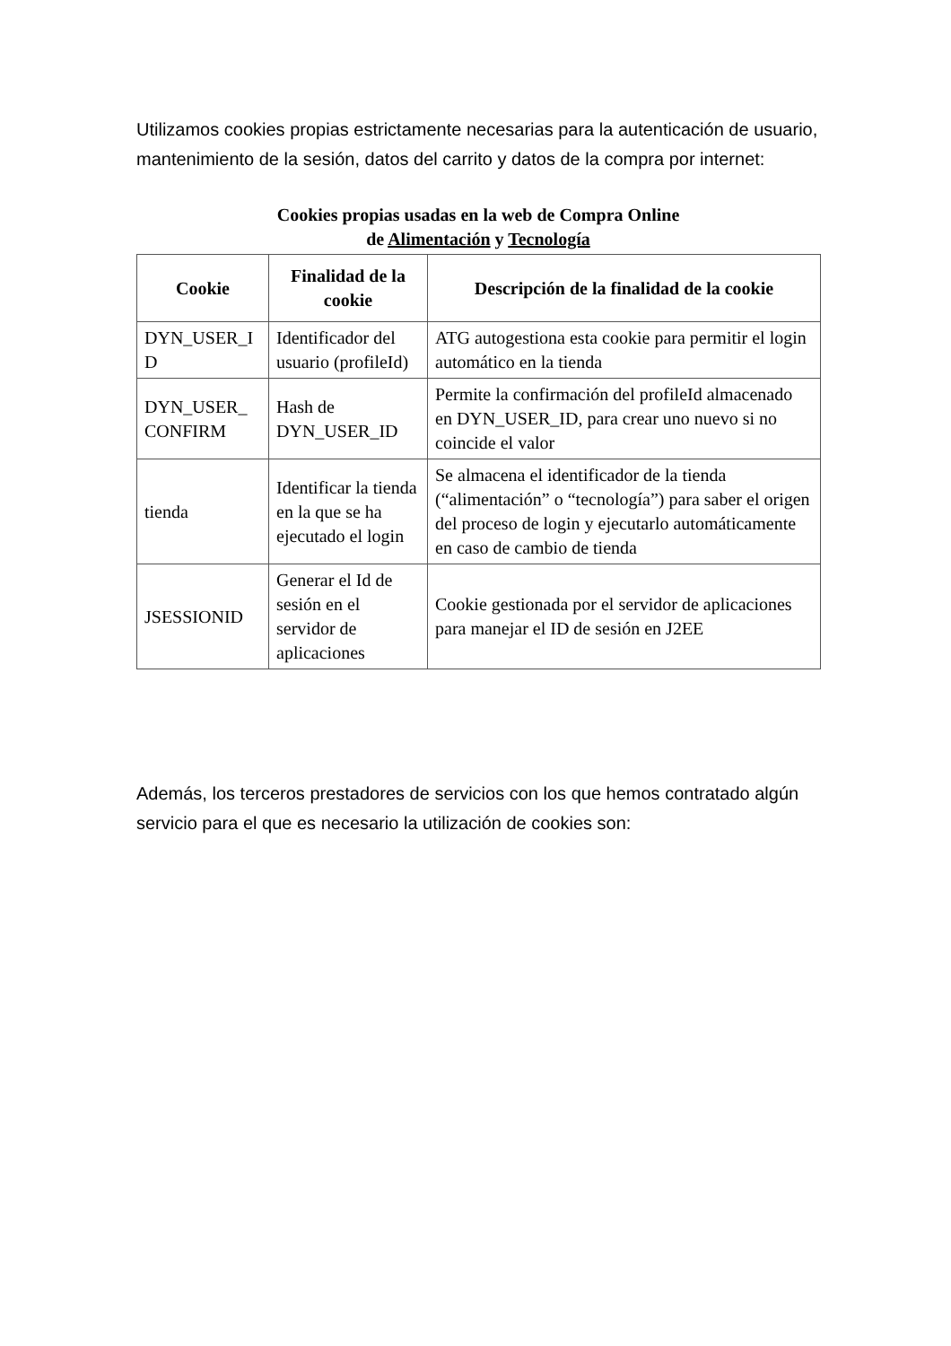Utilizamos cookies propias estrictamente necesarias para la autenticación de usuario, mantenimiento de la sesión, datos del carrito y datos de la compra por internet:
Cookies propias usadas en la web de Compra Online
de Alimentación y Tecnología
| Cookie | Finalidad de la cookie | Descripción de la finalidad de la cookie |
| --- | --- | --- |
| DYN_USER_I D | Identificador del usuario (profileId) | ATG autogestiona esta cookie para permitir el login automático en la tienda |
| DYN_USER_ CONFIRM | Hash de DYN_USER_ID | Permite la confirmación del profileId almacenado en DYN_USER_ID, para crear uno nuevo si no coincide el valor |
| tienda | Identificar la tienda en la que se ha ejecutado el login | Se almacena el identificador de la tienda (“alimentación” o “tecnología”) para saber el origen del proceso de login y ejecutarlo automáticamente en caso de cambio de tienda |
| JSESSIONID | Generar el Id de sesión en el servidor de aplicaciones | Cookie gestionada por el servidor de aplicaciones para manejar el ID de sesión en J2EE |
Además, los terceros prestadores de servicios con los que hemos contratado algún servicio para el que es necesario la utilización de cookies son: